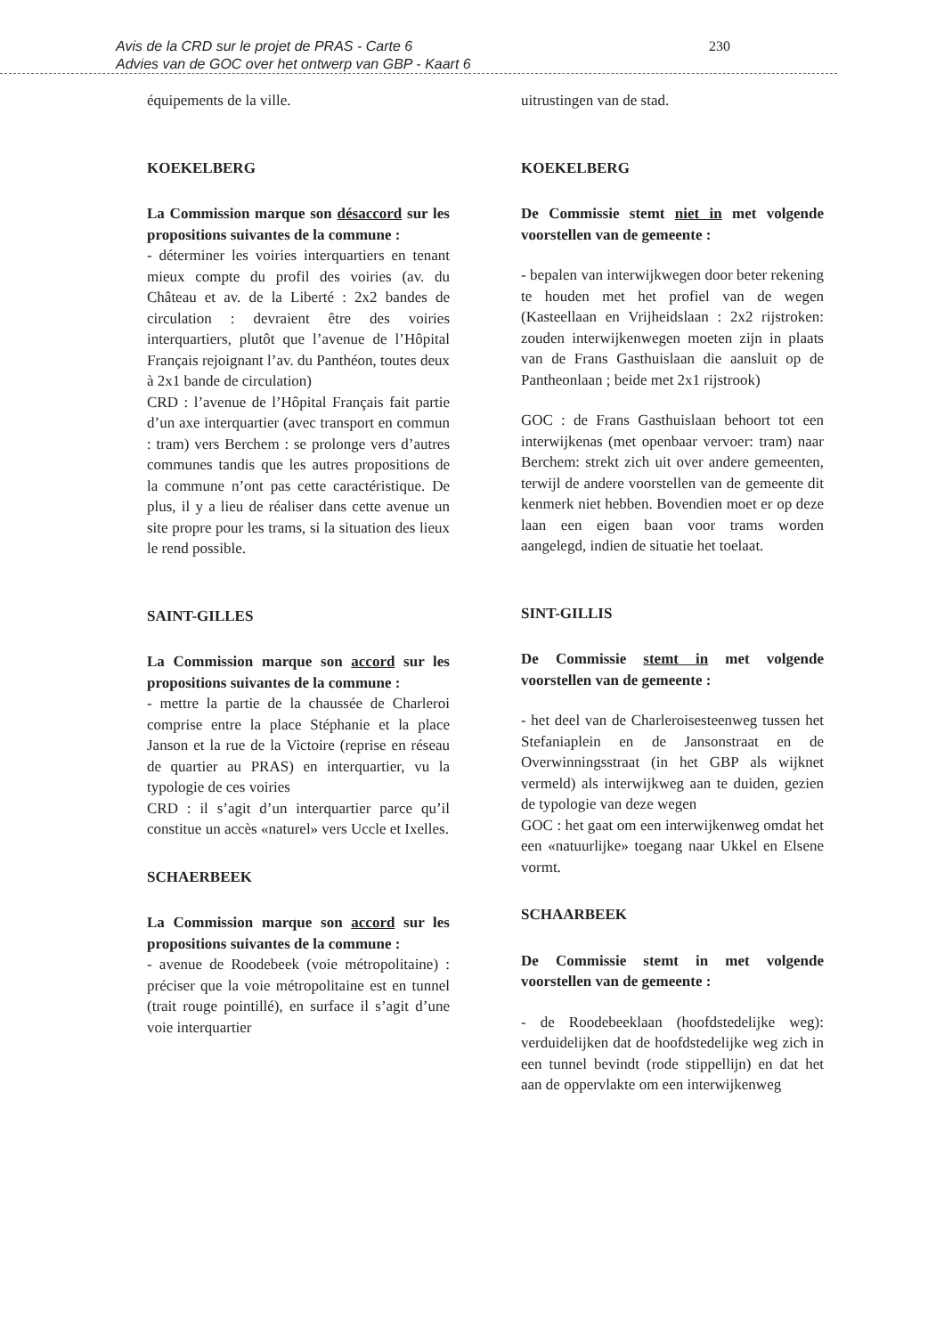Avis de la CRD sur le projet de PRAS - Carte 6
Advies van de GOC over het ontwerp van GBP - Kaart 6
230
équipements de la ville.
KOEKELBERG
La Commission marque son désaccord sur les propositions suivantes de la commune :
- déterminer les voiries interquartiers en tenant mieux compte du profil des voiries (av. du Château et av. de la Liberté : 2x2 bandes de circulation : devraient être des voiries interquartiers, plutôt que l’avenue de l’Hôpital Français rejoignant l’av. du Panthéon, toutes deux à 2x1 bande de circulation)
CRD : l’avenue de l’Hôpital Français fait partie d’un axe interquartier (avec transport en commun : tram) vers Berchem : se prolonge vers d’autres communes tandis que les autres propositions de la commune n’ont pas cette caractéristique. De plus, il y a lieu de réaliser dans cette avenue un site propre pour les trams, si la situation des lieux le rend possible.
SAINT-GILLES
La Commission marque son accord sur les propositions suivantes de la commune :
- mettre la partie de la chaussée de Charleroi comprise entre la place Stéphanie et la place Janson et la rue de la Victoire (reprise en réseau de quartier au PRAS) en interquartier, vu la typologie de ces voiries
CRD : il s’agit d’un interquartier parce qu’il constitue un accès «naturel» vers Uccle et Ixelles.
SCHAERBEEK
La Commission marque son accord sur les propositions suivantes de la commune :
- avenue de Roodebeek (voie métropolitaine) : préciser que la voie métropolitaine est en tunnel (trait rouge pointillé), en surface il s’agit d’une voie interquartier
uitrustingen van de stad.
KOEKELBERG
De Commissie stemt niet in met volgende voorstellen van de gemeente :
- bepalen van interwijkwegen door beter rekening te houden met het profiel van de wegen (Kasteellaan en Vrijheidslaan : 2x2 rijstroken: zouden interwijkenwegen moeten zijn in plaats van de Frans Gasthuislaan die aansluit op de Pantheonlaan ; beide met 2x1 rijstrook)
GOC : de Frans Gasthuislaan behoort tot een interwijkenas (met openbaar vervoer: tram) naar Berchem: strekt zich uit over andere gemeenten, terwijl de andere voorstellen van de gemeente dit kenmerk niet hebben. Bovendien moet er op deze laan een eigen baan voor trams worden aangelegd, indien de situatie het toelaat.
SINT-GILLIS
De Commissie stemt in met volgende voorstellen van de gemeente :
- het deel van de Charleroisesteenweg tussen het Stefaniaplein en de Jansonstraat en de Overwinningsstraat (in het GBP als wijknet vermeld) als interwijkweg aan te duiden, gezien de typologie van deze wegen
GOC : het gaat om een interwijkenweg omdat het een «natuurlijke» toegang naar Ukkel en Elsene vormt.
SCHAARBEEK
De Commissie stemt in met volgende voorstellen van de gemeente :
- de Roodebeeklaan (hoofdstedelijke weg): verduidelijken dat de hoofdstedelijke weg zich in een tunnel bevindt (rode stippellijn) en dat het aan de oppervlakte om een interwijkenweg